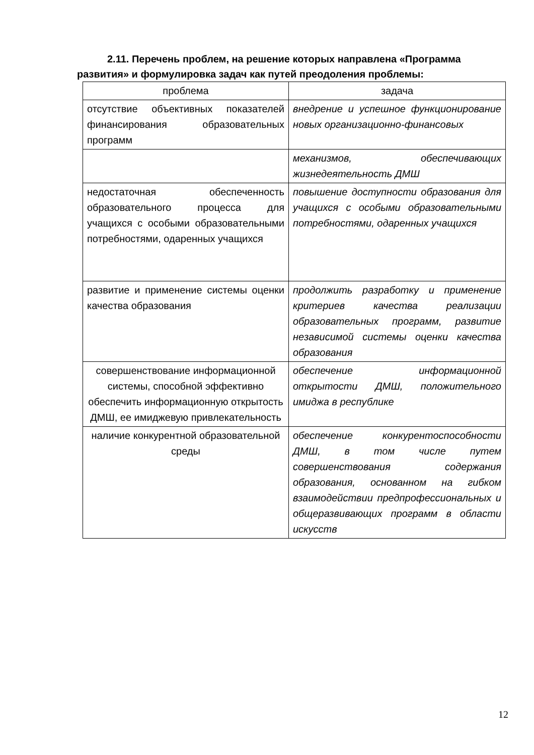2.11. Перечень проблем, на решение которых направлена «Программа развития» и формулировка задач как путей преодоления проблемы:
| проблема | задача |
| --- | --- |
| отсутствие объективных показателей финансирования образовательных программ | внедрение и успешное функционирование новых организационно-финансовых |
| | механизмов, обеспечивающих жизнедеятельность ДМШ |
| недостаточная обеспеченность образовательного процесса для учащихся с особыми образовательными потребностями, одаренных учащихся | повышение доступности образования для учащихся с особыми образовательными потребностями, одаренных учащихся |
| развитие и применение системы оценки качества образования | продолжить разработку и применение критериев качества реализации образовательных программ, развитие независимой системы оценки качества образования |
| совершенствование информационной системы, способной эффективно обеспечить информационную открытость ДМШ, ее имиджевую привлекательность | обеспечение информационной открытости ДМШ, положительного имиджа в республике |
| наличие конкурентной образовательной среды | обеспечение конкурентоспособности ДМШ, в том числе путем совершенствования содержания образования, основанном на гибком взаимодействии предпрофессиональных и общеразвивающих программ в области искусств |
12